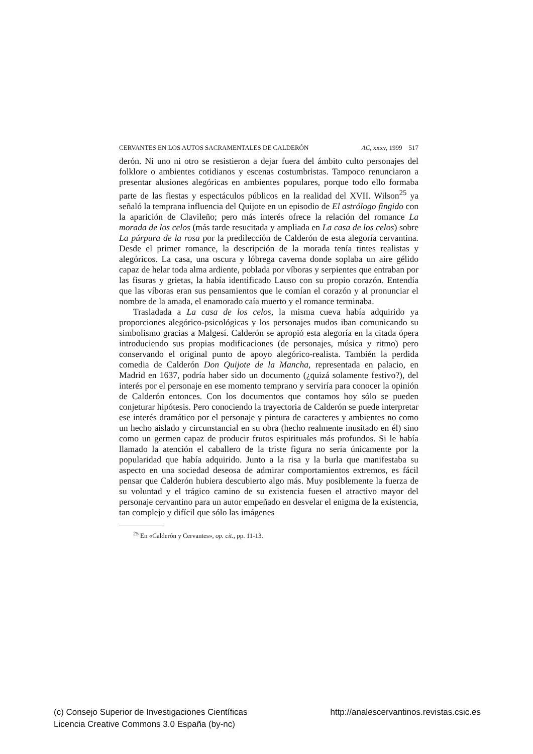CERVANTES EN LOS AUTOS SACRAMENTALES DE CALDERÓN AC, xxxv, 1999 517
derón. Ni uno ni otro se resistieron a dejar fuera del ámbito culto personajes del folklore o ambientes cotidianos y escenas costumbristas. Tampoco renunciaron a presentar alusiones alegóricas en ambientes populares, porque todo ello formaba parte de las fiestas y espectáculos públicos en la realidad del XVII. Wilson<sup>25</sup> ya señaló la temprana influencia del Quijote en un episodio de El astrólogo fingido con la aparición de Clavileño; pero más interés ofrece la relación del romance La morada de los celos (más tarde resucitada y ampliada en La casa de los celos) sobre La púrpura de la rosa por la predilección de Calderón de esta alegoría cervantina. Desde el primer romance, la descripción de la morada tenía tintes realistas y alegóricos. La casa, una oscura y lóbrega caverna donde soplaba un aire gélido capaz de helar toda alma ardiente, poblada por víboras y serpientes que entraban por las fisuras y grietas, la había identificado Lauso con su propio corazón. Entendía que las víboras eran sus pensamientos que le comían el corazón y al pronunciar el nombre de la amada, el enamorado caía muerto y el romance terminaba.
Trasladada a La casa de los celos, la misma cueva había adquirido ya proporciones alegórico-psicológicas y los personajes mudos iban comunicando su simbolismo gracias a Malgesí. Calderón se apropió esta alegoría en la citada ópera introduciendo sus propias modificaciones (de personajes, música y ritmo) pero conservando el original punto de apoyo alegórico-realista. También la perdida comedia de Calderón Don Quijote de la Mancha, representada en palacio, en Madrid en 1637, podría haber sido un documento (¿quizá solamente festivo?), del interés por el personaje en ese momento temprano y serviría para conocer la opinión de Calderón entonces. Con los documentos que contamos hoy sólo se pueden conjeturar hipótesis. Pero conociendo la trayectoria de Calderón se puede interpretar ese interés dramático por el personaje y pintura de caracteres y ambientes no como un hecho aislado y circunstancial en su obra (hecho realmente inusitado en él) sino como un germen capaz de producir frutos espirituales más profundos. Si le había llamado la atención el caballero de la triste figura no sería únicamente por la popularidad que había adquirido. Junto a la risa y la burla que manifestaba su aspecto en una sociedad deseosa de admirar comportamientos extremos, es fácil pensar que Calderón hubiera descubierto algo más. Muy posiblemente la fuerza de su voluntad y el trágico camino de su existencia fuesen el atractivo mayor del personaje cervantino para un autor empeñado en desvelar el enigma de la existencia, tan complejo y difícil que sólo las imágenes
<sup>25</sup> En «Calderón y Cervantes», op. cit., pp. 11-13.
(c) Consejo Superior de Investigaciones Científicas http://analescervantinos.revistas.csic.es
Licencia Creative Commons 3.0 España (by-nc)